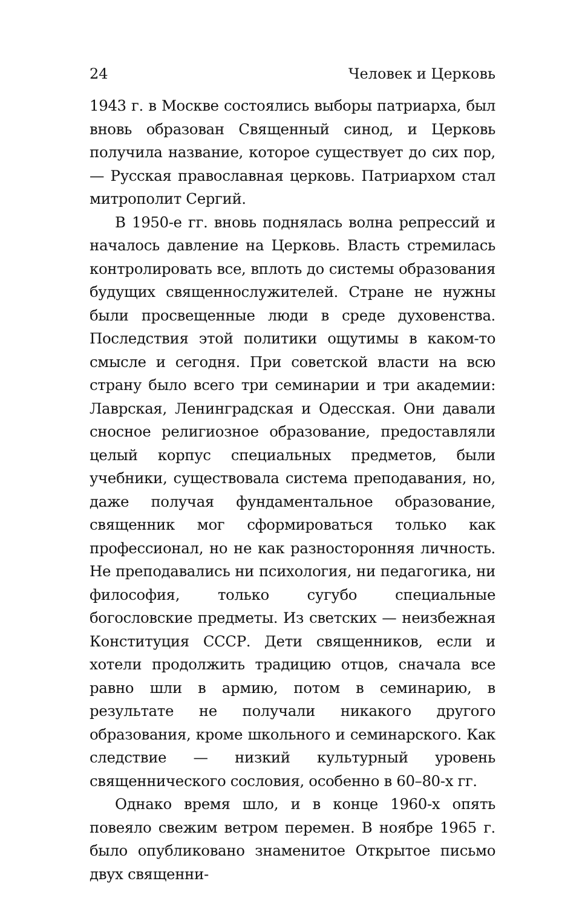24 Человек и Церковь
1943 г. в Москве состоялись выборы патриарха, был вновь образован Священный синод, и Церковь получила название, которое существует до сих пор, — Русская православная церковь. Патриархом стал митрополит Сергий.
В 1950-е гг. вновь поднялась волна репрессий и началось давление на Церковь. Власть стремилась контролировать все, вплоть до системы образования будущих священнослужителей. Стране не нужны были просвещенные люди в среде духовенства. Последствия этой политики ощутимы в каком-то смысле и сегодня. При советской власти на всю страну было всего три семинарии и три академии: Лаврская, Ленинградская и Одесская. Они давали сносное религиозное образование, предоставляли целый корпус специальных предметов, были учебники, существовала система преподавания, но, даже получая фундаментальное образование, священник мог сформироваться только как профессионал, но не как разносторонняя личность. Не преподавались ни психология, ни педагогика, ни философия, только сугубо специальные богословские предметы. Из светских — неизбежная Конституция СССР. Дети священников, если и хотели продолжить традицию отцов, сначала все равно шли в армию, потом в семинарию, в результате не получали никакого другого образования, кроме школьного и семинарского. Как следствие — низкий культурный уровень священнического сословия, особенно в 60–80-х гг.
Однако время шло, и в конце 1960-х опять повеяло свежим ветром перемен. В ноябре 1965 г. было опубликовано знаменитое Открытое письмо двух священни-